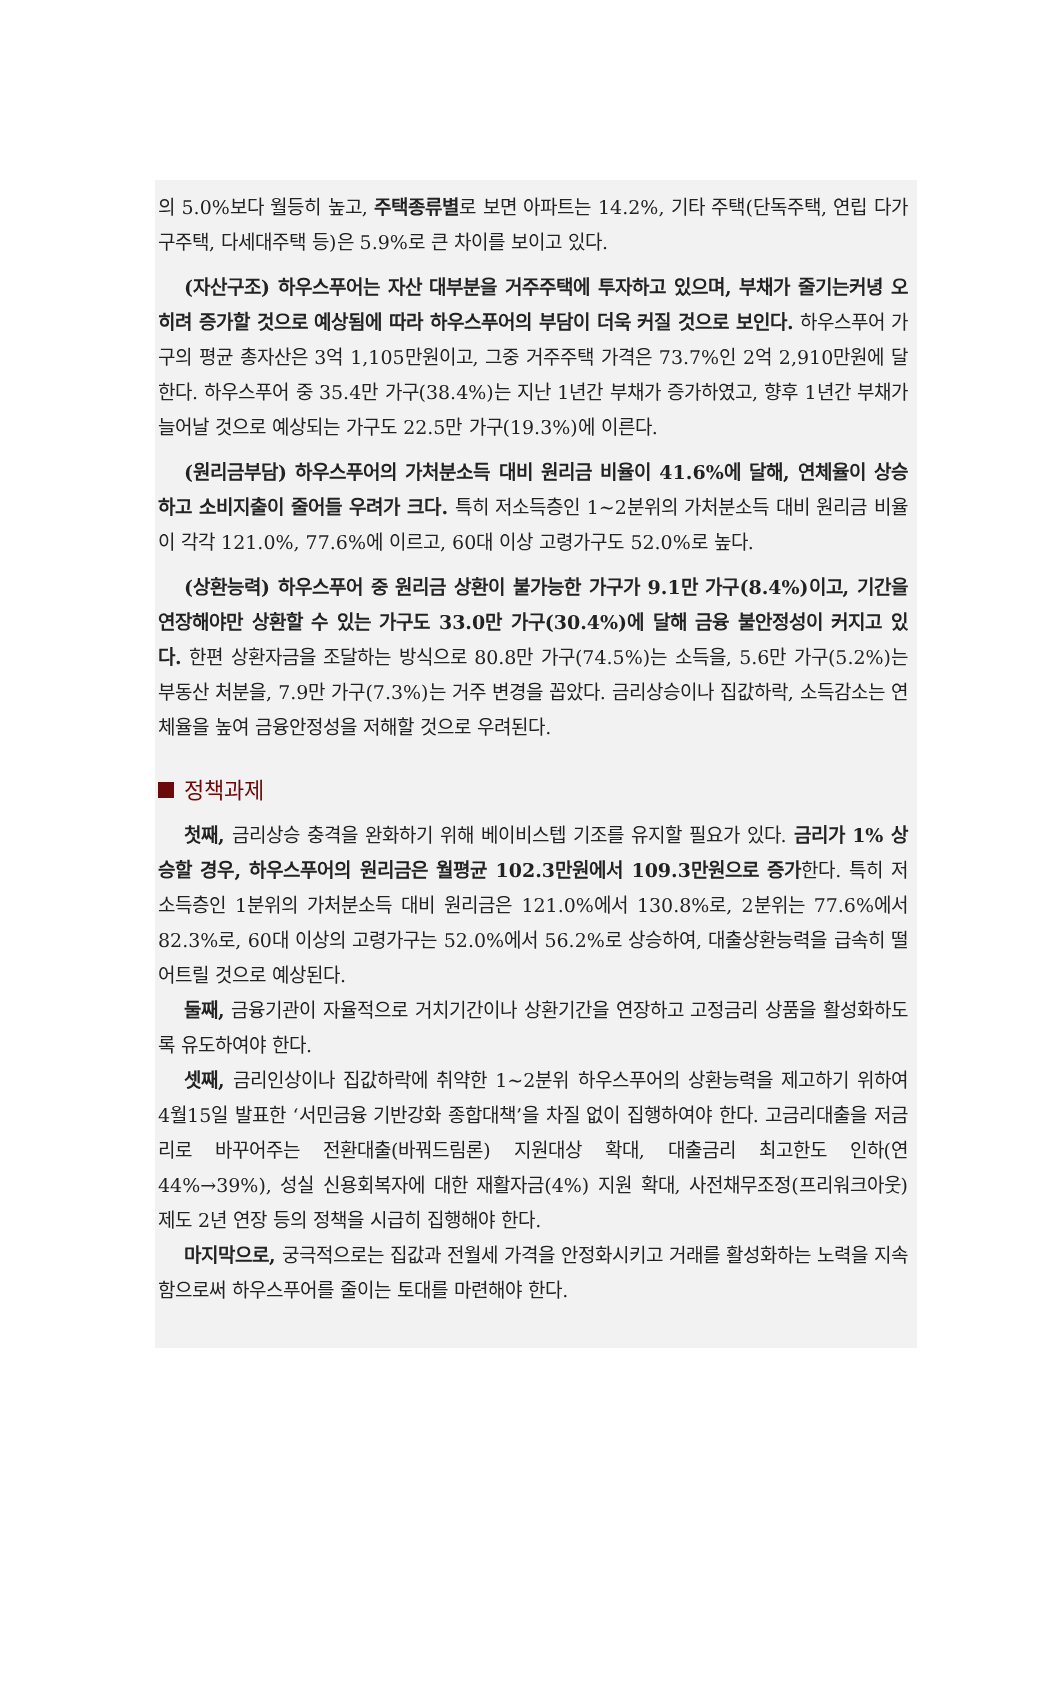의 5.0%보다 월등히 높고, 주택종류별로 보면 아파트는 14.2%, 기타 주택(단독주택, 연립 다가구주택, 다세대주택 등)은 5.9%로 큰 차이를 보이고 있다.
(자산구조) 하우스푸어는 자산 대부분을 거주주택에 투자하고 있으며, 부채가 줄기는커녕 오히려 증가할 것으로 예상됨에 따라 하우스푸어의 부담이 더욱 커질 것으로 보인다. 하우스푸어 가구의 평균 총자산은 3억 1,105만원이고, 그중 거주주택 가격은 73.7%인 2억 2,910만원에 달한다. 하우스푸어 중 35.4만 가구(38.4%)는 지난 1년간 부채가 증가하였고, 향후 1년간 부채가 늘어날 것으로 예상되는 가구도 22.5만 가구(19.3%)에 이른다.
(원리금부담) 하우스푸어의 가처분소득 대비 원리금 비율이 41.6%에 달해, 연체율이 상승하고 소비지출이 줄어들 우려가 크다. 특히 저소득층인 1~2분위의 가처분소득 대비 원리금 비율이 각각 121.0%, 77.6%에 이르고, 60대 이상 고령가구도 52.0%로 높다.
(상환능력) 하우스푸어 중 원리금 상환이 불가능한 가구가 9.1만 가구(8.4%)이고, 기간을 연장해야만 상환할 수 있는 가구도 33.0만 가구(30.4%)에 달해 금융 불안정성이 커지고 있다. 한편 상환자금을 조달하는 방식으로 80.8만 가구(74.5%)는 소득을, 5.6만 가구(5.2%)는 부동산 처분을, 7.9만 가구(7.3%)는 거주 변경을 꼽았다. 금리상승이나 집값하락, 소득감소는 연체율을 높여 금융안정성을 저해할 것으로 우려된다.
정책과제
첫째, 금리상승 충격을 완화하기 위해 베이비스텝 기조를 유지할 필요가 있다. 금리가 1% 상승할 경우, 하우스푸어의 원리금은 월평균 102.3만원에서 109.3만원으로 증가한다. 특히 저소득층인 1분위의 가처분소득 대비 원리금은 121.0%에서 130.8%로, 2분위는 77.6%에서 82.3%로, 60대 이상의 고령가구는 52.0%에서 56.2%로 상승하여, 대출상환능력을 급속히 떨어트릴 것으로 예상된다.
둘째, 금융기관이 자율적으로 거치기간이나 상환기간을 연장하고 고정금리 상품을 활성화하도록 유도하여야 한다.
셋째, 금리인상이나 집값하락에 취약한 1~2분위 하우스푸어의 상환능력을 제고하기 위하여 4월15일 발표한 ‘서민금융 기반강화 종합대책’을 차질 없이 집행하여야 한다. 고금리대출을 저금리로 바꾸어주는 전환대출(바꿔드림론) 지원대상 확대, 대출금리 최고한도 인하(연 44%→39%), 성실 신용회복자에 대한 재활자금(4%) 지원 확대, 사전채무조정(프리워크아웃) 제도 2년 연장 등의 정책을 시급히 집행해야 한다.
마지막으로, 궁극적으로는 집값과 전월세 가격을 안정화시키고 거래를 활성화하는 노력을 지속함으로써 하우스푸어를 줄이는 토대를 마련해야 한다.